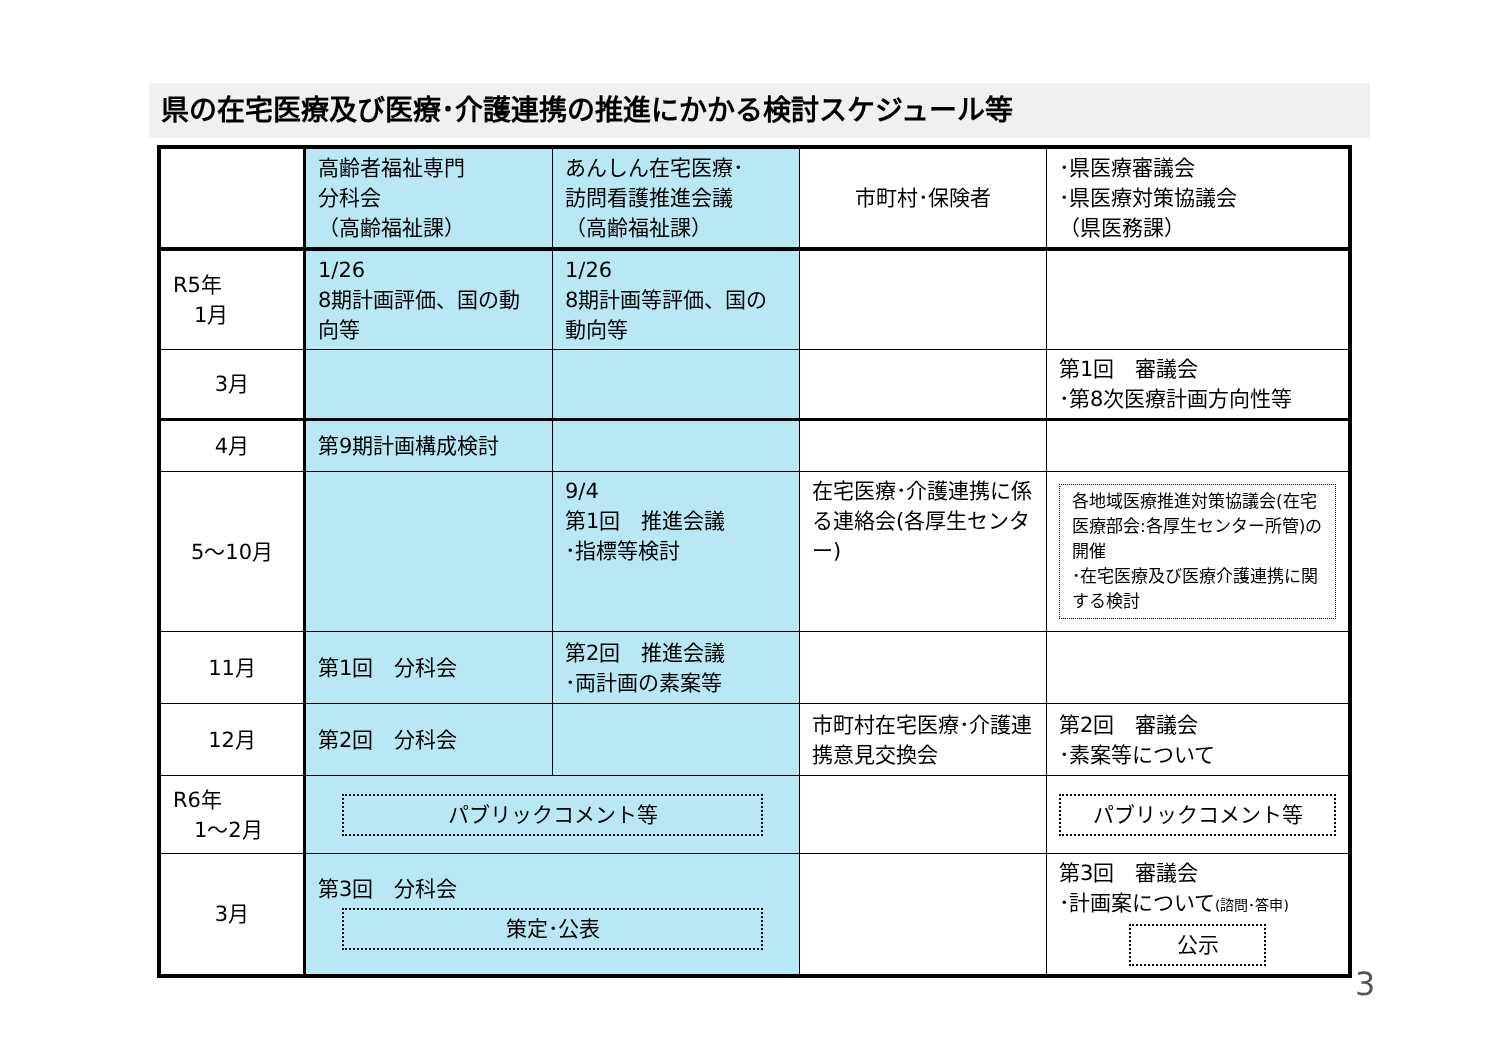県の在宅医療及び医療･介護連携の推進にかかる検討スケジュール等
| | 高齢者福祉専門 分科会 （高齢福祉課） | あんしん在宅医療･ 訪問看護推進会議 （高齢福祉課） | 市町村･保険者 | ･県医療審議会 ･県医療対策協議会 （県医務課） |
| R5年 1月 | 1/26 8期計画評価、国の動向等 | 1/26 8期計画等評価、国の動向等 | | |
| 3月 | | | | 第1回 審議会 ･第8次医療計画方向性等 |
| 4月 | 第9期計画構成検討 | | | |
| 5～10月 | | 9/4 第1回 推進会議 ･指標等検討 | 在宅医療･介護連携に係る連絡会(各厚生センター) | 各地域医療推進対策協議会(在宅医療部会:各厚生センター所管)の開催 ･在宅医療及び医療介護連携に関する検討 |
| 11月 | 第1回 分科会 | 第2回 推進会議 ･両計画の素案等 | | |
| 12月 | 第2回 分科会 | | 市町村在宅医療･介護連携意見交換会 | 第2回 審議会 ･素案等について |
| R6年 1～2月 | パブリックコメント等 | | | パブリックコメント等 |
| 3月 | 第3回 分科会 策定･公表 | | | 第3回 審議会 ･計画案について (諮問･答申) 公示 |
3